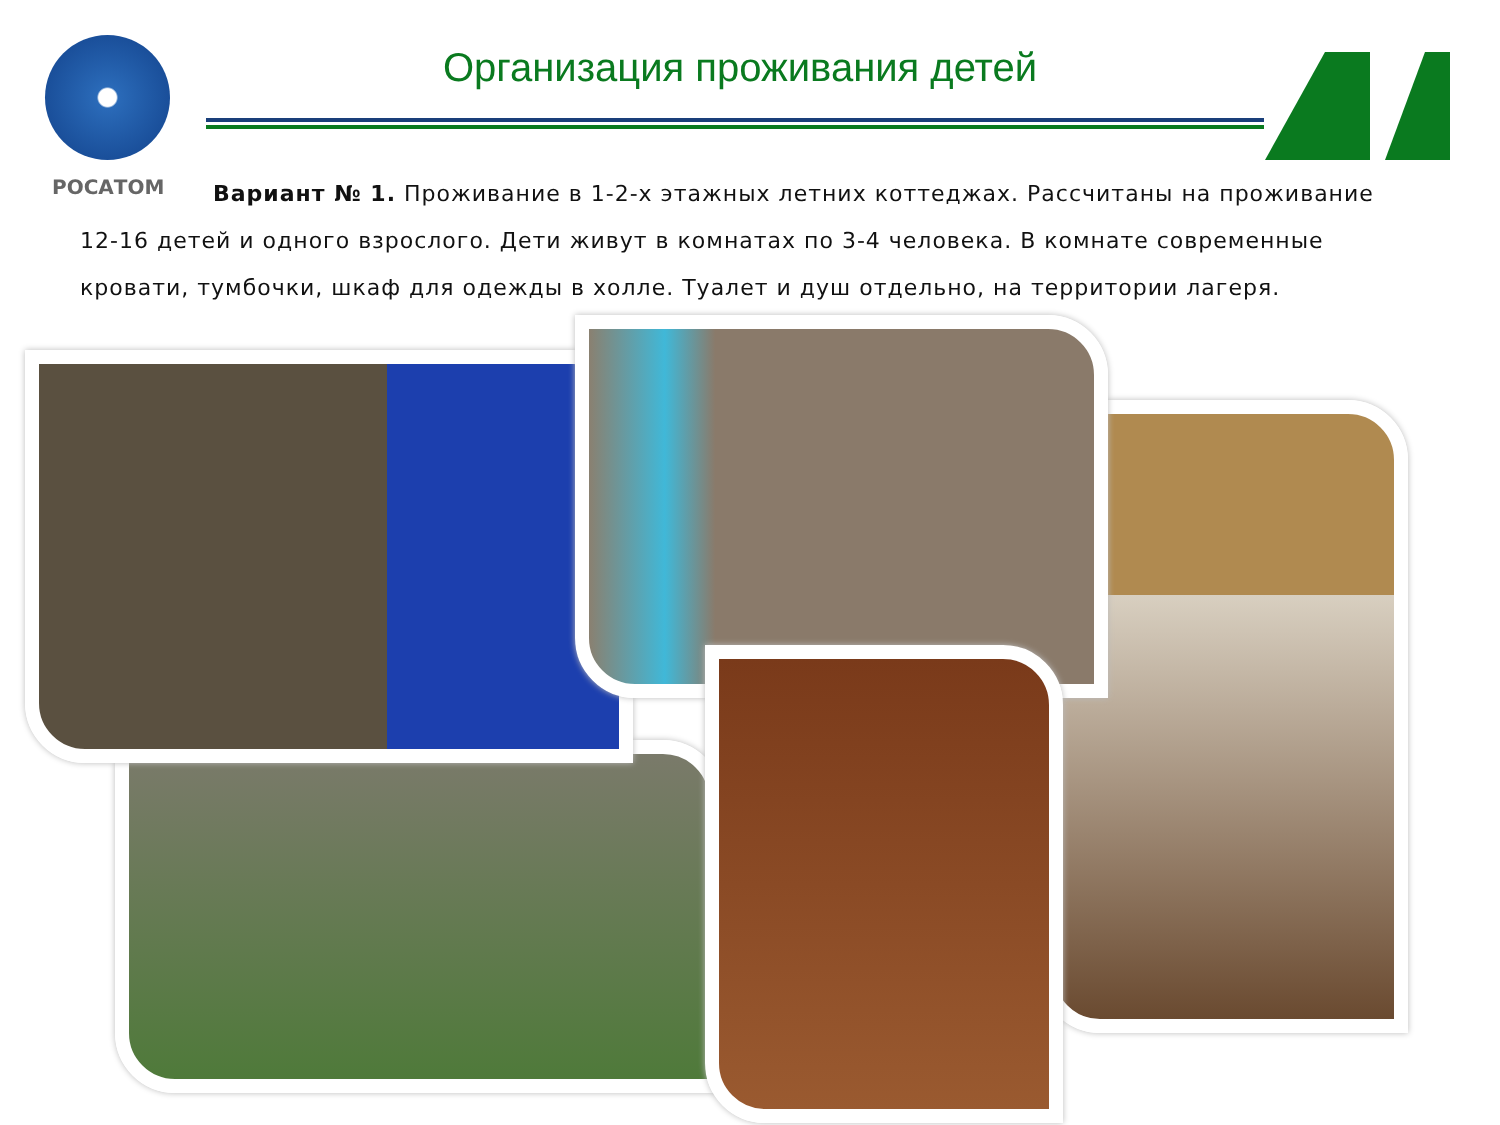РОСАТОМ
Организация проживания детей
Вариант № 1. Проживание в 1-2-х этажных летних коттеджах. Рассчитаны на проживание 12-16 детей и одного взрослого. Дети живут в комнатах по 3-4 человека. В комнате современные кровати, тумбочки, шкаф для одежды в холле. Туалет и душ отдельно, на территории лагеря.